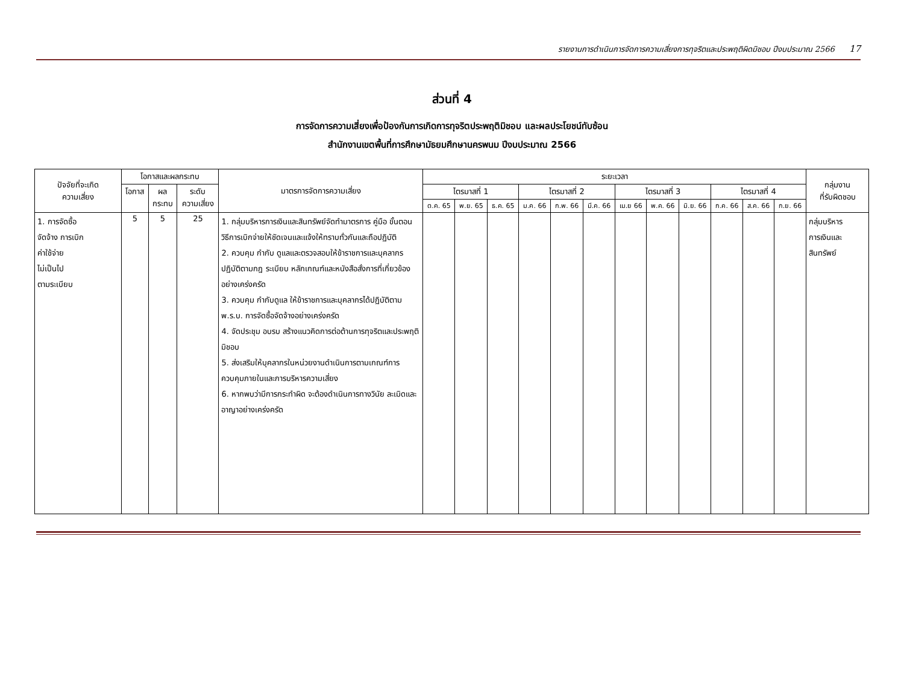รายงานการดำเนินการจัดการความเสี่ยงการทุจริตและประพฤติผิดมิชอบ ปีงบประมาณ 2566 17
ส่วนที่ 4
การจัดการความเสี่ยงเพื่อป้องกันการเกิดการทุจริตประพฤติมิชอบ และผลประโยชน์ทับซ้อน
สำนักงานเขตพื้นที่การศึกษามัธยมศึกษานครพนม ปีงบประมาณ 2566
| ปัจจัยที่จะเกิด ความเสี่ยง | โอกาสและผลกระทบ | | | มาตรการจัดการความเสี่ยง | ระยะเวลา | | | | | | | | | | | | กลุ่มงาน ที่รับผิดชอบ |
| --- | --- | --- | --- | --- | --- | --- | --- | --- | --- | --- | --- | --- | --- | --- | --- | --- | --- |
| | โอกาส | ผล กระทบ | ระดับ ความเสี่ยง | | ไตรมาสที่ 1 | | | ไตรมาสที่ 2 | | | ไตรมาสที่ 3 | | | ไตรมาสที่ 4 | | | |
| | | | | | ต.ค. 65 | พ.ย. 65 | ธ.ค. 65 | ม.ค. 66 | ก.พ. 66 | มี.ค. 66 | เม.ย 66 | พ.ค. 66 | มิ.ย. 66 | ก.ค. 66 | ส.ค. 66 | ก.ย. 66 | |
| 1. การจัดซื้อ จัดจ้าง การเบิก ค่าใช้จ่าย ไม่เป็นไป ตามระเบียบ | 5 | 5 | 25 | 1. กลุ่มบริหารการเงินและสินทรัพย์จัดทำมาตรการ คู่มือ ขั้นตอน วิธีการเบิกจ่ายให้ชัดเจนและแจ้งให้ทราบทั่วกันและถือปฏิบัติ 2. ควบคุม กำกับ ดูแลและตรวจสอบให้ข้าราชการและบุคลากรปฏิบัติตามกฎ ระเบียบ หลักเกณฑ์และหนังสือสั่งการที่เกี่ยวข้องอย่างเคร่งครัด 3. ควบคุม กำกับดูแล ให้ข้าราชการและบุคลากรได้ปฏิบัติตาม พ.ร.บ. การจัดซื้อจัดจ้างอย่างเคร่งครัด 4. จัดประชุม อบรบ สร้างแนวคิดการต่อต้านการทุจริตและประพฤติมิชอบ 5. ส่งเสริมให้บุคลากรในหน่วยงานดำเนินการตามเกณฑ์การควบคุมภายในและการบริหารความเสี่ยง 6. หากพบว่ามีการกระทำผิด จะต้องดำเนินการทางวินัย ละเมิดและอาญาอย่างเคร่งครัด | | | | | | | | | | | | | กลุ่มบริหาร การเงินและ สินทรัพย์ |